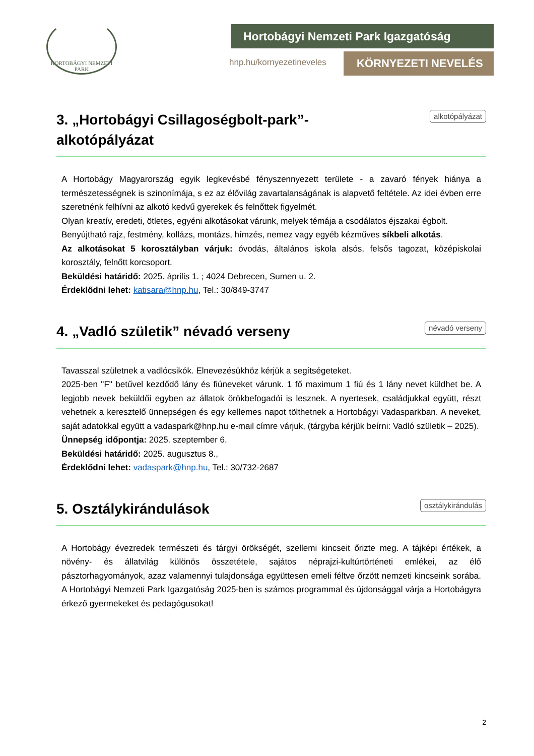HORTOBÁGYI NEMZETI PARK
Hortobágyi Nemzeti Park Igazgatóság
hnp.hu/kornyezetineveles KÖRNYEZETI NEVELÉS
3. „Hortobágyi Csillagoségbolt-park”-
alkotópályázat alkotópályázat
A Hortobágy Magyarország egyik legkevésbé fényszennyezett területe - a zavaró fények hiánya a természetességnek is szinonímája, s ez az élővilág zavartalanságának is alapvető feltétele. Az idei évben erre szeretnénk felhívni az alkotó kedvű gyerekek és felnőttek figyelmét.
Olyan kreatív, eredeti, ötletes, egyéni alkotásokat várunk, melyek témája a csodálatos éjszakai égbolt.
Benyújtható rajz, festmény, kollázs, montázs, hímzés, nemez vagy egyéb kézműves síkbeli alkotás.
Az alkotásokat 5 korosztályban várjuk: óvodás, általános iskola alsós, felsős tagozat, középiskolai korosztály, felnőtt korcsoport.
Beküldési határidő: 2025. április 1. ; 4024 Debrecen, Sumen u. 2.
Érdeklődni lehet: katisara@hnp.hu, Tel.: 30/849-3747
4. „Vadló születik” névadó verseny névadó verseny
Tavasszal születnek a vadlócsikók. Elnevezésükhöz kérjük a segítségeteket.
2025-ben "F" betűvel kezdődő lány és fiúneveket várunk. 1 fő maximum 1 fiú és 1 lány nevet küldhet be. A legjobb nevek beküldői egyben az állatok örökbefogadói is lesznek. A nyertesek, családjukkal együtt, részt vehetnek a keresztelő ünnepségen és egy kellemes napot tölthetnek a Hortobágyi Vadasparkban. A neveket, saját adatokkal együtt a vadaspark@hnp.hu e-mail címre várjuk, (tárgyba kérjük beírni: Vadló születik – 2025).
Ünnepség időpontja: 2025. szeptember 6.
Beküldési határidő: 2025. augusztus 8.,
Érdeklődni lehet: vadaspark@hnp.hu, Tel.: 30/732-2687
5. Osztálykirándulások osztálykirándulás
A Hortobágy évezredek természeti és tárgyi örökségét, szellemi kincseit őrizte meg. A tájképi értékek, a növény- és állatvilág különös összetétele, sajátos néprajzi-kultúrtörténeti emlékei, az élő pásztorhagyományok, azaz valamennyi tulajdonsága együttesen emeli féltve őrzött nemzeti kincseink sorába. A Hortobágyi Nemzeti Park Igazgatóság 2025-ben is számos programmal és újdonsággal várja a Hortobágyra érkező gyermekeket és pedagógusokat!
2